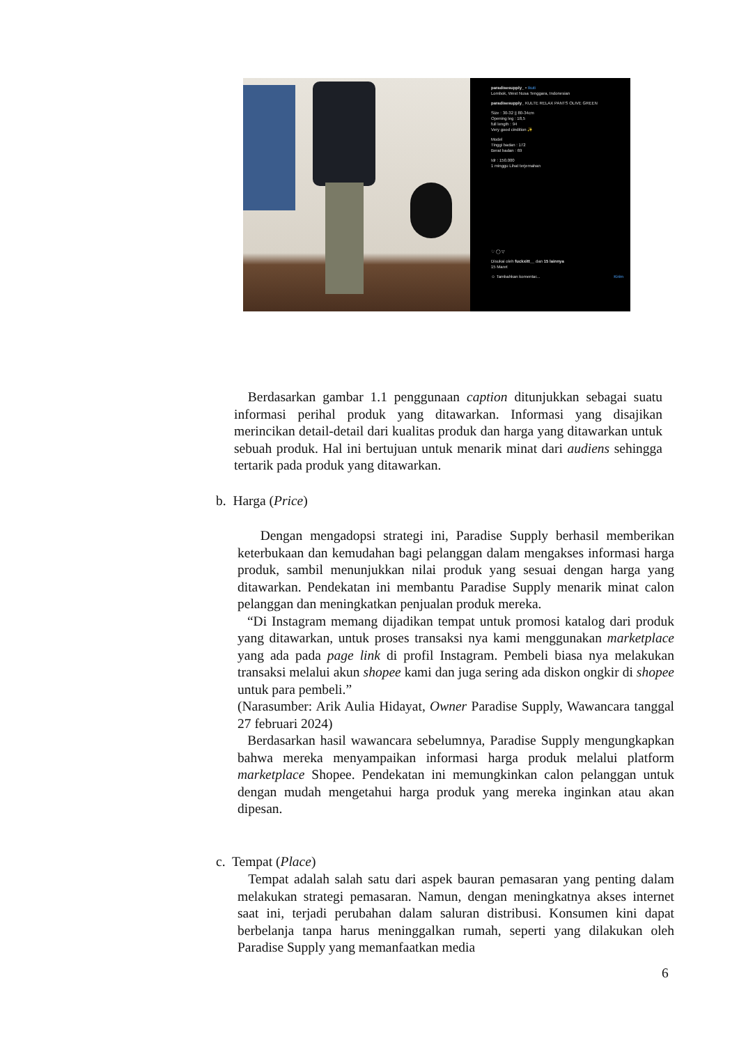paradisesupply_ • Ikuti
Lombok, West Nusa Tenggara, Indonesian
paradisesupply_ KULTE RELAX PANTS OLIVE GREEN
Size : 30-32 || 80-34cm
Opening leg : 18,5
full length : 94
Very good cindition ✨
Model
Tinggi badan : 172
Berat badan : 69
Idr : 150.000
1 minggu Lihat terjemahan
♡ ◯ ▽
Disukai oleh fuckxitt__ dan 15 lainnya
15 Maret
☺ Tambahkan komentar... Kirim
Berdasarkan gambar 1.1 penggunaan caption ditunjukkan sebagai suatu informasi perihal produk yang ditawarkan. Informasi yang disajikan merincikan detail-detail dari kualitas produk dan harga yang ditawarkan untuk sebuah produk. Hal ini bertujuan untuk menarik minat dari audiens sehingga tertarik pada produk yang ditawarkan.
b. Harga (Price)
Dengan mengadopsi strategi ini, Paradise Supply berhasil memberikan keterbukaan dan kemudahan bagi pelanggan dalam mengakses informasi harga produk, sambil menunjukkan nilai produk yang sesuai dengan harga yang ditawarkan. Pendekatan ini membantu Paradise Supply menarik minat calon pelanggan dan meningkatkan penjualan produk mereka.
“Di Instagram memang dijadikan tempat untuk promosi katalog dari produk yang ditawarkan, untuk proses transaksi nya kami menggunakan marketplace yang ada pada page link di profil Instagram. Pembeli biasa nya melakukan transaksi melalui akun shopee kami dan juga sering ada diskon ongkir di shopee untuk para pembeli.”
(Narasumber: Arik Aulia Hidayat, Owner Paradise Supply, Wawancara tanggal 27 februari 2024)
Berdasarkan hasil wawancara sebelumnya, Paradise Supply mengungkapkan bahwa mereka menyampaikan informasi harga produk melalui platform marketplace Shopee. Pendekatan ini memungkinkan calon pelanggan untuk dengan mudah mengetahui harga produk yang mereka inginkan atau akan dipesan.
c. Tempat (Place)
Tempat adalah salah satu dari aspek bauran pemasaran yang penting dalam melakukan strategi pemasaran. Namun, dengan meningkatnya akses internet saat ini, terjadi perubahan dalam saluran distribusi. Konsumen kini dapat berbelanja tanpa harus meninggalkan rumah, seperti yang dilakukan oleh Paradise Supply yang memanfaatkan media
6